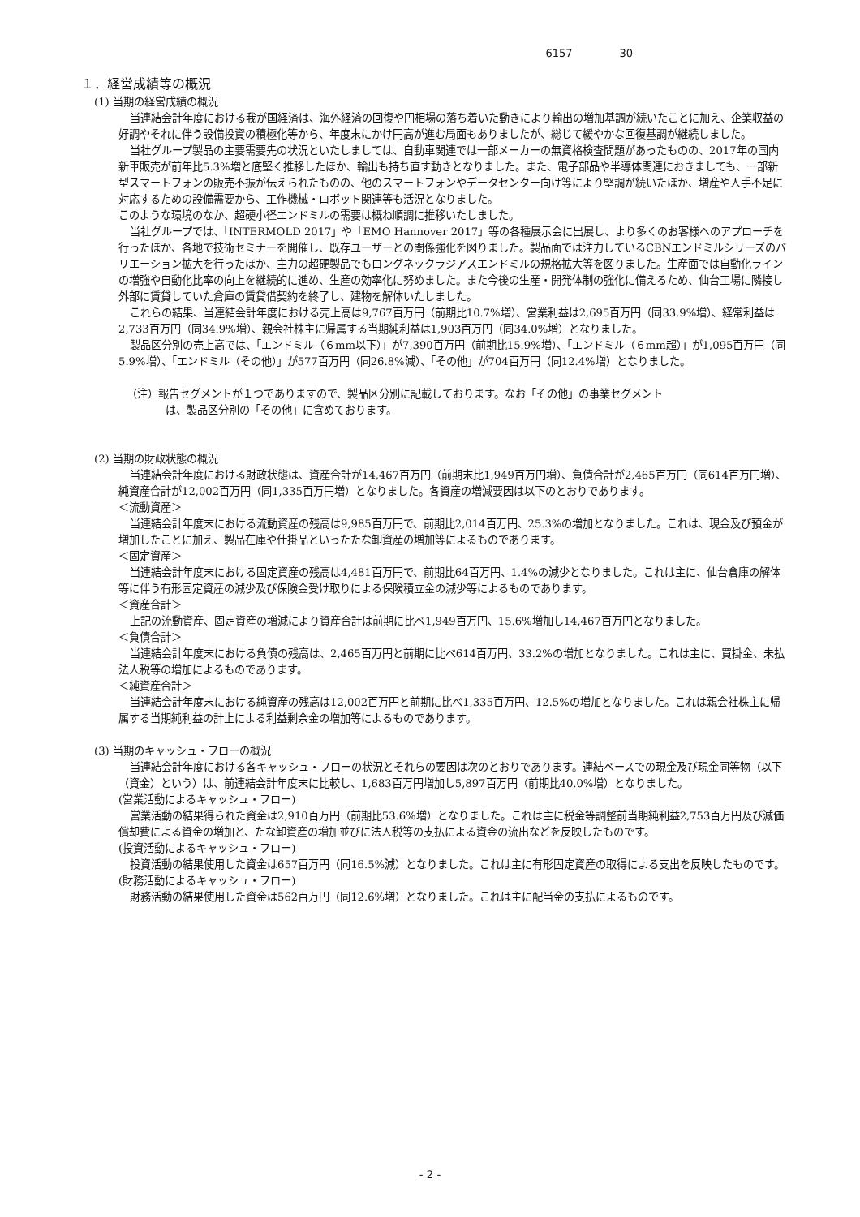6157 30
１．経営成績等の概況
(1) 当期の経営成績の概況
当連結会計年度における我が国経済は、海外経済の回復や円相場の落ち着いた動きにより輸出の増加基調が続いたことに加え、企業収益の好調やそれに伴う設備投資の積極化等から、年度末にかけ円高が進む局面もありましたが、総じて緩やかな回復基調が継続しました。
当社グループ製品の主要需要先の状況といたしましては、自動車関連では一部メーカーの無資格検査問題があったものの、2017年の国内新車販売が前年比5.3%増と底堅く推移したほか、輸出も持ち直す動きとなりました。また、電子部品や半導体関連におきましても、一部新型スマートフォンの販売不振が伝えられたものの、他のスマートフォンやデータセンター向け等により堅調が続いたほか、増産や人手不足に対応するための設備需要から、工作機械・ロボット関連等も活況となりました。
このような環境のなか、超硬小径エンドミルの需要は概ね順調に推移いたしました。
当社グループでは、「INTERMOLD 2017」や「EMO Hannover 2017」等の各種展示会に出展し、より多くのお客様へのアプローチを行ったほか、各地で技術セミナーを開催し、既存ユーザーとの関係強化を図りました。製品面では注力しているCBNエンドミルシリーズのバリエーション拡大を行ったほか、主力の超硬製品でもロングネックラジアスエンドミルの規格拡大等を図りました。生産面では自動化ラインの増強や自動化比率の向上を継続的に進め、生産の効率化に努めました。また今後の生産・開発体制の強化に備えるため、仙台工場に隣接し外部に賃貸していた倉庫の賃貸借契約を終了し、建物を解体いたしました。
これらの結果、当連結会計年度における売上高は9,767百万円（前期比10.7%増）、営業利益は2,695百万円（同33.9%増）、経常利益は2,733百万円（同34.9%増）、親会社株主に帰属する当期純利益は1,903百万円（同34.0%増）となりました。
製品区分別の売上高では、「エンドミル（６mm以下）」が7,390百万円（前期比15.9%増）、「エンドミル（６mm超）」が1,095百万円（同5.9%増）、「エンドミル（その他）」が577百万円（同26.8%減）、「その他」が704百万円（同12.4%増）となりました。
（注）報告セグメントが１つでありますので、製品区分別に記載しております。なお「その他」の事業セグメント
は、製品区分別の「その他」に含めております。
(2) 当期の財政状態の概況
当連結会計年度における財政状態は、資産合計が14,467百万円（前期末比1,949百万円増）、負債合計が2,465百万円（同614百万円増）、純資産合計が12,002百万円（同1,335百万円増）となりました。各資産の増減要因は以下のとおりであります。
＜流動資産＞
当連結会計年度末における流動資産の残高は9,985百万円で、前期比2,014百万円、25.3%の増加となりました。これは、現金及び預金が増加したことに加え、製品在庫や仕掛品といったたな卸資産の増加等によるものであります。
＜固定資産＞
当連結会計年度末における固定資産の残高は4,481百万円で、前期比64百万円、1.4%の減少となりました。これは主に、仙台倉庫の解体等に伴う有形固定資産の減少及び保険金受け取りによる保険積立金の減少等によるものであります。
＜資産合計＞
上記の流動資産、固定資産の増減により資産合計は前期に比べ1,949百万円、15.6%増加し14,467百万円となりました。
＜負債合計＞
当連結会計年度末における負債の残高は、2,465百万円と前期に比べ614百万円、33.2%の増加となりました。これは主に、買掛金、未払法人税等の増加によるものであります。
＜純資産合計＞
当連結会計年度末における純資産の残高は12,002百万円と前期に比べ1,335百万円、12.5%の増加となりました。これは親会社株主に帰属する当期純利益の計上による利益剰余金の増加等によるものであります。
(3) 当期のキャッシュ・フローの概況
当連結会計年度における各キャッシュ・フローの状況とそれらの要因は次のとおりであります。連結ベースでの現金及び現金同等物（以下（資金）という）は、前連結会計年度末に比較し、1,683百万円増加し5,897百万円（前期比40.0%増）となりました。
(営業活動によるキャッシュ・フロー)
営業活動の結果得られた資金は2,910百万円（前期比53.6%増）となりました。これは主に税金等調整前当期純利益2,753百万円及び減価償却費による資金の増加と、たな卸資産の増加並びに法人税等の支払による資金の流出などを反映したものです。
(投資活動によるキャッシュ・フロー)
投資活動の結果使用した資金は657百万円（同16.5%減）となりました。これは主に有形固定資産の取得による支出を反映したものです。
(財務活動によるキャッシュ・フロー)
財務活動の結果使用した資金は562百万円（同12.6%増）となりました。これは主に配当金の支払によるものです。
- 2 -